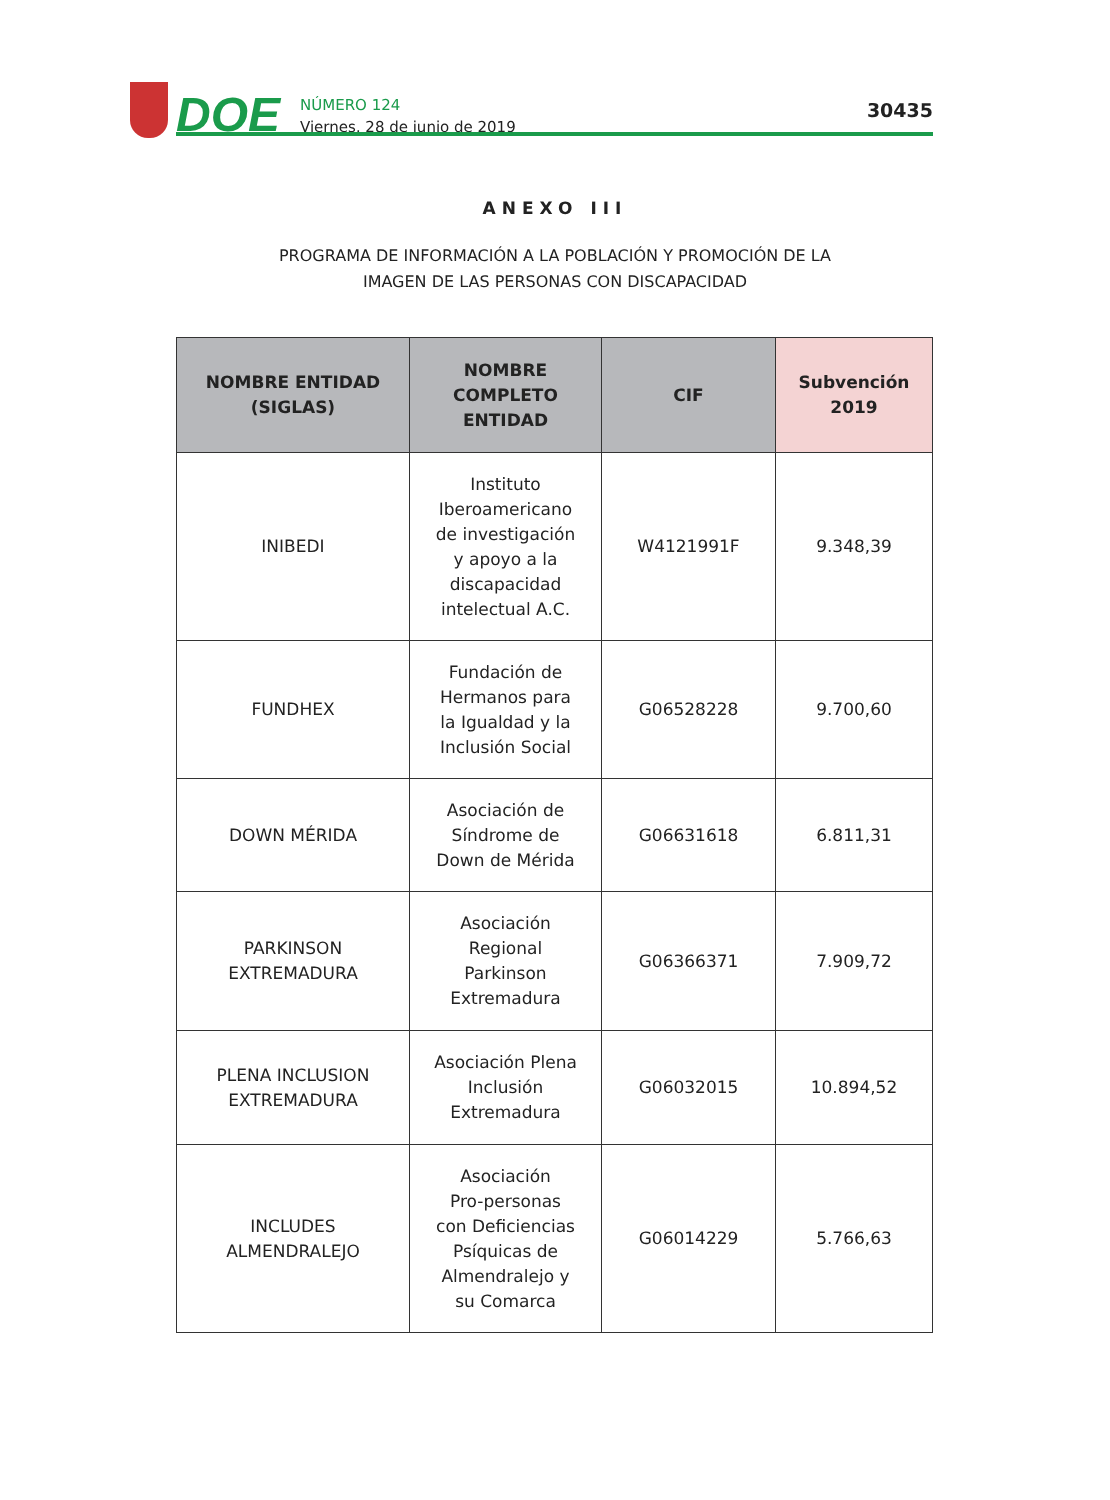DOE
NÚMERO 124
Viernes, 28 de junio de 2019
30435
ANEXO III
PROGRAMA DE INFORMACIÓN A LA POBLACIÓN Y PROMOCIÓN DE LA
IMAGEN DE LAS PERSONAS CON DISCAPACIDAD
| NOMBRE ENTIDAD (SIGLAS) | NOMBRE COMPLETO ENTIDAD | CIF | Subvención 2019 |
| --- | --- | --- | --- |
| INIBEDI | Instituto Iberoamericano de investigación y apoyo a la discapacidad intelectual A.C. | W4121991F | 9.348,39 |
| FUNDHEX | Fundación de Hermanos para la Igualdad y la Inclusión Social | G06528228 | 9.700,60 |
| DOWN MÉRIDA | Asociación de Síndrome de Down de Mérida | G06631618 | 6.811,31 |
| PARKINSON EXTREMADURA | Asociación Regional Parkinson Extremadura | G06366371 | 7.909,72 |
| PLENA INCLUSION EXTREMADURA | Asociación Plena Inclusión Extremadura | G06032015 | 10.894,52 |
| INCLUDES ALMENDRALEJO | Asociación Pro-personas con Deficiencias Psíquicas de Almendralejo y su Comarca | G06014229 | 5.766,63 |